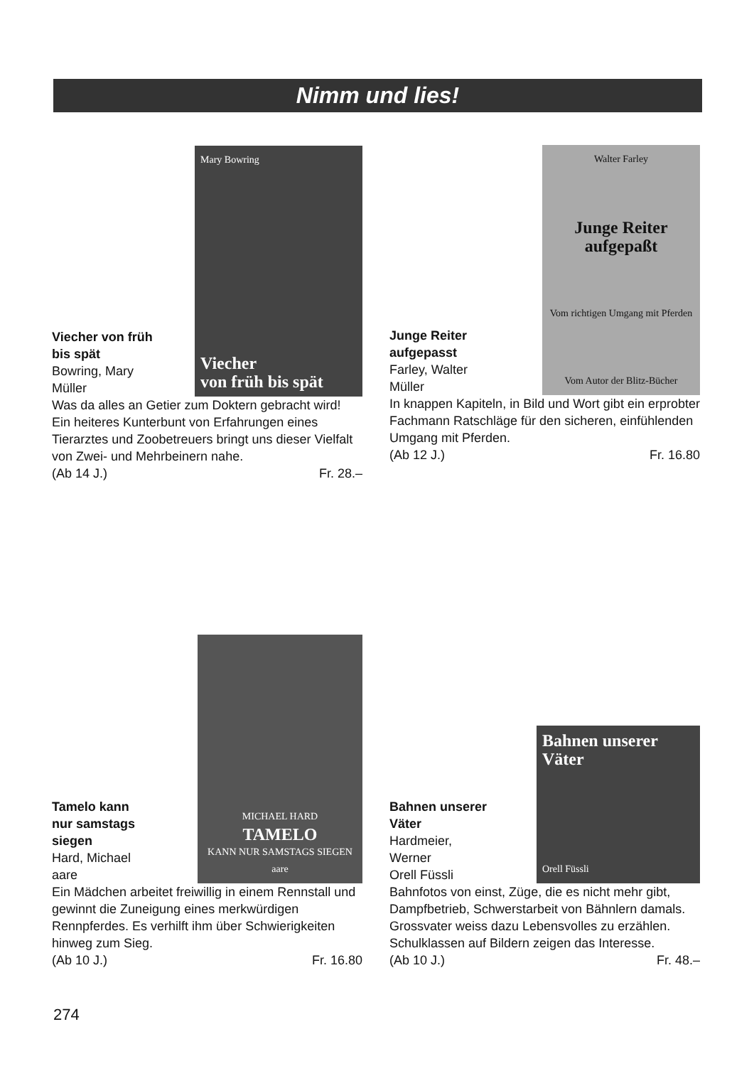Nimm und lies!
Viecher von früh
bis spät
Bowring, Mary
Müller
Mary Bowring
Viecher
von früh bis spät
Was da alles an Getier zum Doktern gebracht wird! Ein heiteres Kunterbunt von Erfahrungen eines Tierarztes und Zoobetreuers bringt uns dieser Vielfalt von Zwei- und Mehrbeinern nahe.
(Ab 14 J.) Fr. 28.–
Junge Reiter
aufgepasst
Farley, Walter
Müller
Walter Farley
Junge Reiter aufgepaßt
Vom richtigen Umgang mit Pferden
Vom Autor der Blitz-Bücher
In knappen Kapiteln, in Bild und Wort gibt ein erprobter Fachmann Ratschläge für den sicheren, einfühlenden Umgang mit Pferden.
(Ab 12 J.) Fr. 16.80
Tamelo kann
nur samstags
siegen
Hard, Michael
aare
MICHAEL HARD
TAMELO
KANN NUR SAMSTAGS SIEGEN
aare
Ein Mädchen arbeitet freiwillig in einem Rennstall und gewinnt die Zuneigung eines merkwürdigen Rennpferdes. Es verhilft ihm über Schwierigkeiten hinweg zum Sieg.
(Ab 10 J.) Fr. 16.80
Bahnen unserer
Väter
Hardmeier,
Werner
Orell Füssli
Bahnen unserer Väter
Orell Füssli
Bahnfotos von einst, Züge, die es nicht mehr gibt, Dampfbetrieb, Schwerstarbeit von Bähnlern damals. Grossvater weiss dazu Lebensvolles zu erzählen. Schulklassen auf Bildern zeigen das Interesse.
(Ab 10 J.) Fr. 48.–
274